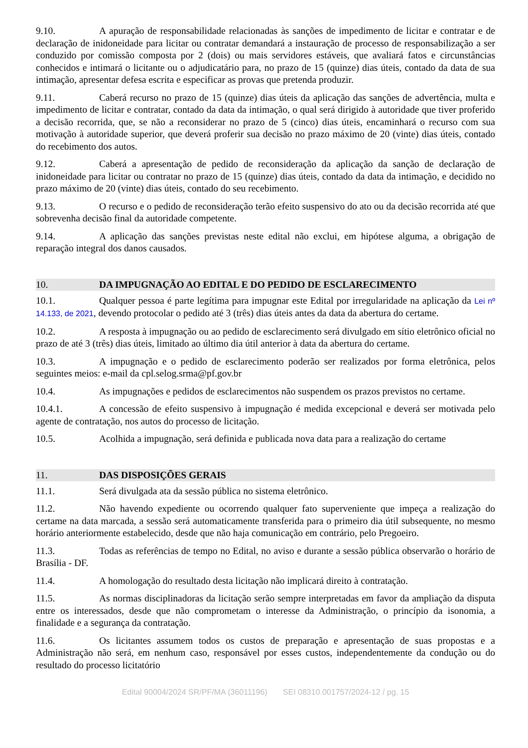9.10. A apuração de responsabilidade relacionadas às sanções de impedimento de licitar e contratar e de declaração de inidoneidade para licitar ou contratar demandará a instauração de processo de responsabilização a ser conduzido por comissão composta por 2 (dois) ou mais servidores estáveis, que avaliará fatos e circunstâncias conhecidos e intimará o licitante ou o adjudicatário para, no prazo de 15 (quinze) dias úteis, contado da data de sua intimação, apresentar defesa escrita e especificar as provas que pretenda produzir.
9.11. Caberá recurso no prazo de 15 (quinze) dias úteis da aplicação das sanções de advertência, multa e impedimento de licitar e contratar, contado da data da intimação, o qual será dirigido à autoridade que tiver proferido a decisão recorrida, que, se não a reconsiderar no prazo de 5 (cinco) dias úteis, encaminhará o recurso com sua motivação à autoridade superior, que deverá proferir sua decisão no prazo máximo de 20 (vinte) dias úteis, contado do recebimento dos autos.
9.12. Caberá a apresentação de pedido de reconsideração da aplicação da sanção de declaração de inidoneidade para licitar ou contratar no prazo de 15 (quinze) dias úteis, contado da data da intimação, e decidido no prazo máximo de 20 (vinte) dias úteis, contado do seu recebimento.
9.13. O recurso e o pedido de reconsideração terão efeito suspensivo do ato ou da decisão recorrida até que sobrevenha decisão final da autoridade competente.
9.14. A aplicação das sanções previstas neste edital não exclui, em hipótese alguma, a obrigação de reparação integral dos danos causados.
10. DA IMPUGNAÇÃO AO EDITAL E DO PEDIDO DE ESCLARECIMENTO
10.1. Qualquer pessoa é parte legítima para impugnar este Edital por irregularidade na aplicação da Lei nº 14.133, de 2021, devendo protocolar o pedido até 3 (três) dias úteis antes da data da abertura do certame.
10.2. A resposta à impugnação ou ao pedido de esclarecimento será divulgado em sítio eletrônico oficial no prazo de até 3 (três) dias úteis, limitado ao último dia útil anterior à data da abertura do certame.
10.3. A impugnação e o pedido de esclarecimento poderão ser realizados por forma eletrônica, pelos seguintes meios: e-mail da cpl.selog.srma@pf.gov.br
10.4. As impugnações e pedidos de esclarecimentos não suspendem os prazos previstos no certame.
10.4.1. A concessão de efeito suspensivo à impugnação é medida excepcional e deverá ser motivada pelo agente de contratação, nos autos do processo de licitação.
10.5. Acolhida a impugnação, será definida e publicada nova data para a realização do certame
11. DAS DISPOSIÇÕES GERAIS
11.1. Será divulgada ata da sessão pública no sistema eletrônico.
11.2. Não havendo expediente ou ocorrendo qualquer fato superveniente que impeça a realização do certame na data marcada, a sessão será automaticamente transferida para o primeiro dia útil subsequente, no mesmo horário anteriormente estabelecido, desde que não haja comunicação em contrário, pelo Pregoeiro.
11.3. Todas as referências de tempo no Edital, no aviso e durante a sessão pública observarão o horário de Brasília - DF.
11.4. A homologação do resultado desta licitação não implicará direito à contratação.
11.5. As normas disciplinadoras da licitação serão sempre interpretadas em favor da ampliação da disputa entre os interessados, desde que não comprometam o interesse da Administração, o princípio da isonomia, a finalidade e a segurança da contratação.
11.6. Os licitantes assumem todos os custos de preparação e apresentação de suas propostas e a Administração não será, em nenhum caso, responsável por esses custos, independentemente da condução ou do resultado do processo licitatório
Edital 90004/2024 SR/PF/MA (36011196) SEI 08310.001757/2024-12 / pg. 15